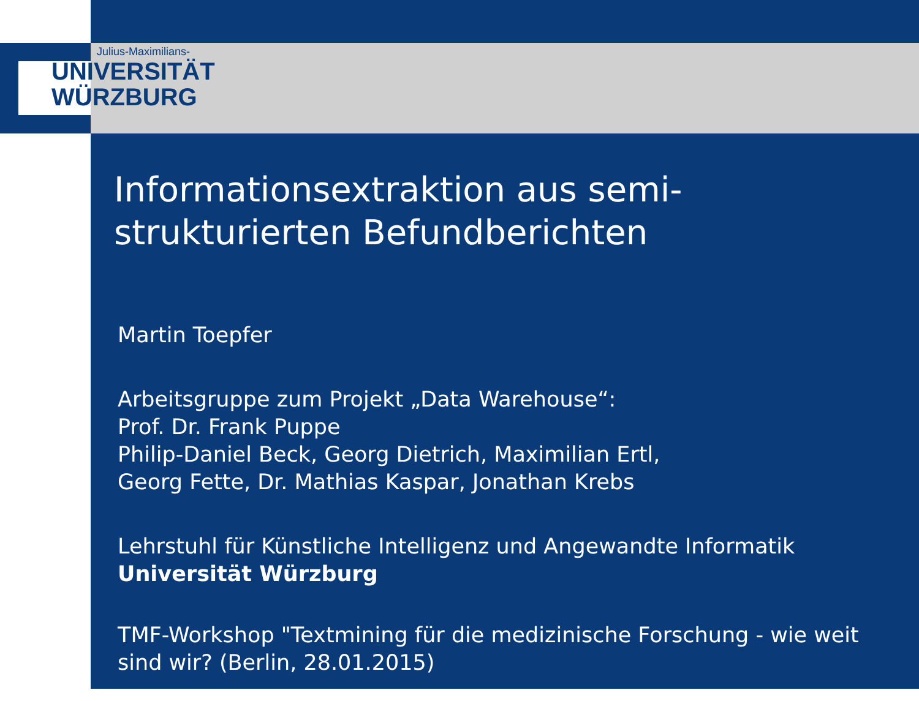Julius-Maximilians-
UNIVERSITÄT
WÜRZBURG
Informationsextraktion aus semi-strukturierten Befundberichten
Martin Toepfer
Arbeitsgruppe zum Projekt „Data Warehouse“:
Prof. Dr. Frank Puppe
Philip-Daniel Beck, Georg Dietrich, Maximilian Ertl,
Georg Fette, Dr. Mathias Kaspar, Jonathan Krebs
Lehrstuhl für Künstliche Intelligenz und Angewandte Informatik
Universität Würzburg
TMF-Workshop "Textmining für die medizinische Forschung - wie weit sind wir? (Berlin, 28.01.2015)